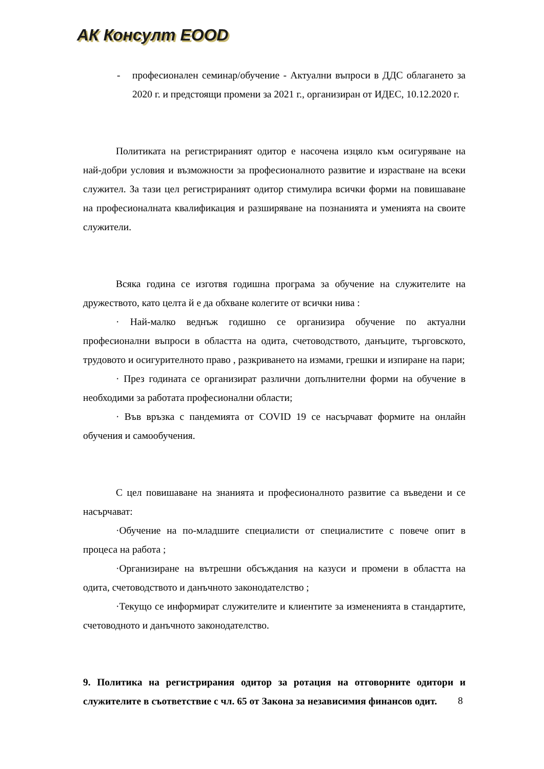АК Консулт ЕООD
- професионален семинар/обучение - Актуални въпроси в ДДС облагането за 2020 г. и предстоящи промени за 2021 г., организиран от ИДЕС, 10.12.2020 г.
Политиката на регистрираният одитор е насочена изцяло към осигуряване на най-добри условия и възможности за професионалното развитие и израстване на всеки служител. За тази цел регистрираният одитор стимулира всички форми на повишаване на професионалната квалификация и разширяване на познанията и уменията на своите служители.
Всяка година се изготвя годишна програма за обучение на служителите на дружеството, като целта й е да обхване колегите от всички нива :
· Най-малко веднъж годишно се организира обучение по актуални професионални въпроси в областта на одита, счетоводството, данъците, търговското, трудовото и осигурителното право , разкриването на измами, грешки и изпиране на пари;
· През годината се организират различни допълнителни форми на обучение в необходими за работата професионални области;
· Във връзка с пандемията от COVID 19 се насърчават формите на онлайн обучения и самообучения.
С цел повишаване на знанията и професионалното развитие са въведени и се насърчават:
·Обучение на по-младшите специалисти от специалистите с повече опит в процеса на работа ;
·Организиране на вътрешни обсъждания на казуси и промени в областта на одита, счетоводството и данъчното законодателство ;
·Текущо се информират служителите и клиентите за измененията в стандартите, счетоводното и данъчното законодателство.
9. Политика на регистрирания одитор за ротация на отговорните одитори и служителите в съответствие с чл. 65 от Закона за независимия финансов одит.
8